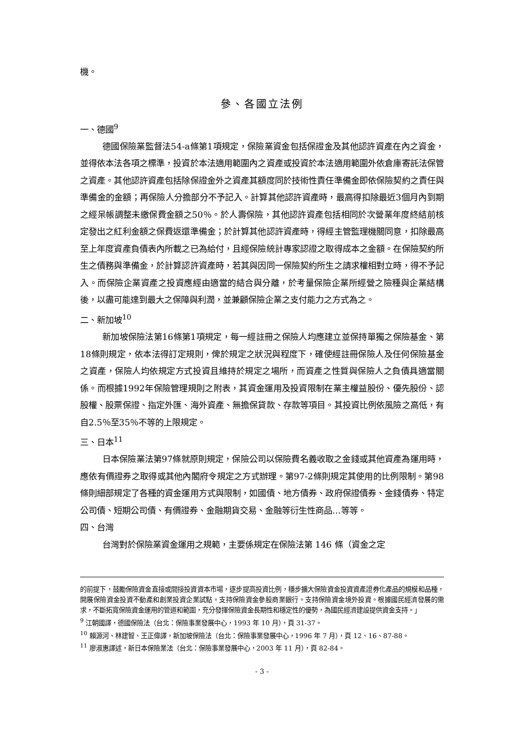機。
參、各國立法例
一、德國<sup>9</sup>
德國保險業監督法54-a條第1項規定，保險業資金包括保證金及其他認許資產在內之資金，並得依本法各項之標準，投資於本法適用範圍內之資產或投資於本法適用範圍外依倉庫寄託法保管之資產。其他認許資產包括除保證金外之資產其額度同於技術性責任準備金即依保險契約之責任與準備金的金額；再保險人分擔部分不予記入。計算其他認許資產時，最高得扣除最近3個月內到期之經呆帳調整未繳保費金額之50％。於人壽保險，其他認許資產包括相同於次營業年度終結前核定發出之紅利金額之保費返還準備金；於計算其他認許資產時，得經主管監理機關同意，扣除最高至上年度資產負債表內所載之已為給付，且經保險統計專家認證之取得成本之金額。在保險契約所生之債務與準備金，於計算認許資產時，若其與因同一保險契約所生之請求權相對立時，得不予記入。而保險企業資產之投資應經由適當的結合與分離，於考量保險企業所經營之險種與企業結構後，以盡可能達到最大之保障與利潤，並兼顧保險企業之支付能力之方式為之。
二、新加坡<sup>10</sup>
新加坡保險法第16條第1項規定，每一經註冊之保險人均應建立並保持單獨之保險基金、第18條則規定，依本法得訂定規則，俾於規定之狀況與程度下，確使經註冊保險人及任何保險基金之資產，保險人均依規定方式投資且維持於規定之場所，而資產之性質與保險人之負債具適當關係。而根據1992年保險管理規則之附表，其資金運用及投資限制在業主權益股份、優先股份、認股權、股票保證、指定外匯、海外資產、無擔保貸款、存款等項目。其投資比例依風險之高低，有自2.5％至35％不等的上限規定。
三、日本<sup>11</sup>
日本保險業法第97條就原則規定，保險公司以保險費名義收取之金錢或其他資產為運用時，應依有價證券之取得或其他內閣府令規定之方式辦理。第97-2條則規定其使用的比例限制。第98條則細部規定了各種的資金運用方式與限制，如國債、地方債券、政府保證債券、金錢債券、特定公司債、短期公司債、有價證券、金融期貨交易、金融等衍生性商品…等等。
四、台灣
台灣對於保險業資金運用之規範，主要係規定在保險法第 146 條（資金之定
的前提下，鼓勵保險資金直接或間接投資資本市場，逐步提高投資比例，穩步擴大保險資金投資資產證券化產品的規模和品種，開展保險資金投資不動產和創業投資企業試點。支持保險資金參股商業銀行。支持保險資金境外投資。根據國民經濟發展的需求，不斷拓寬保險資金運用的管道和範圍，充分發揮保險資金長期性和穩定性的優勢，為國民經濟建設提供資金支持。」
<sup>9</sup> 江朝國譯，德國保險法（台北：保險事業發展中心，1993 年 10 月），頁 31-37。
<sup>10</sup> 賴源河、林建智、王正偉譯，新加坡保險法（台北：保險事業發展中心，1996 年 7 月），頁 12、16、87-88。
<sup>11</sup> 廖淑惠譯述，新日本保險業法（台北：保險事業發展中心，2003 年 11 月），頁 82-84。
- 3 -